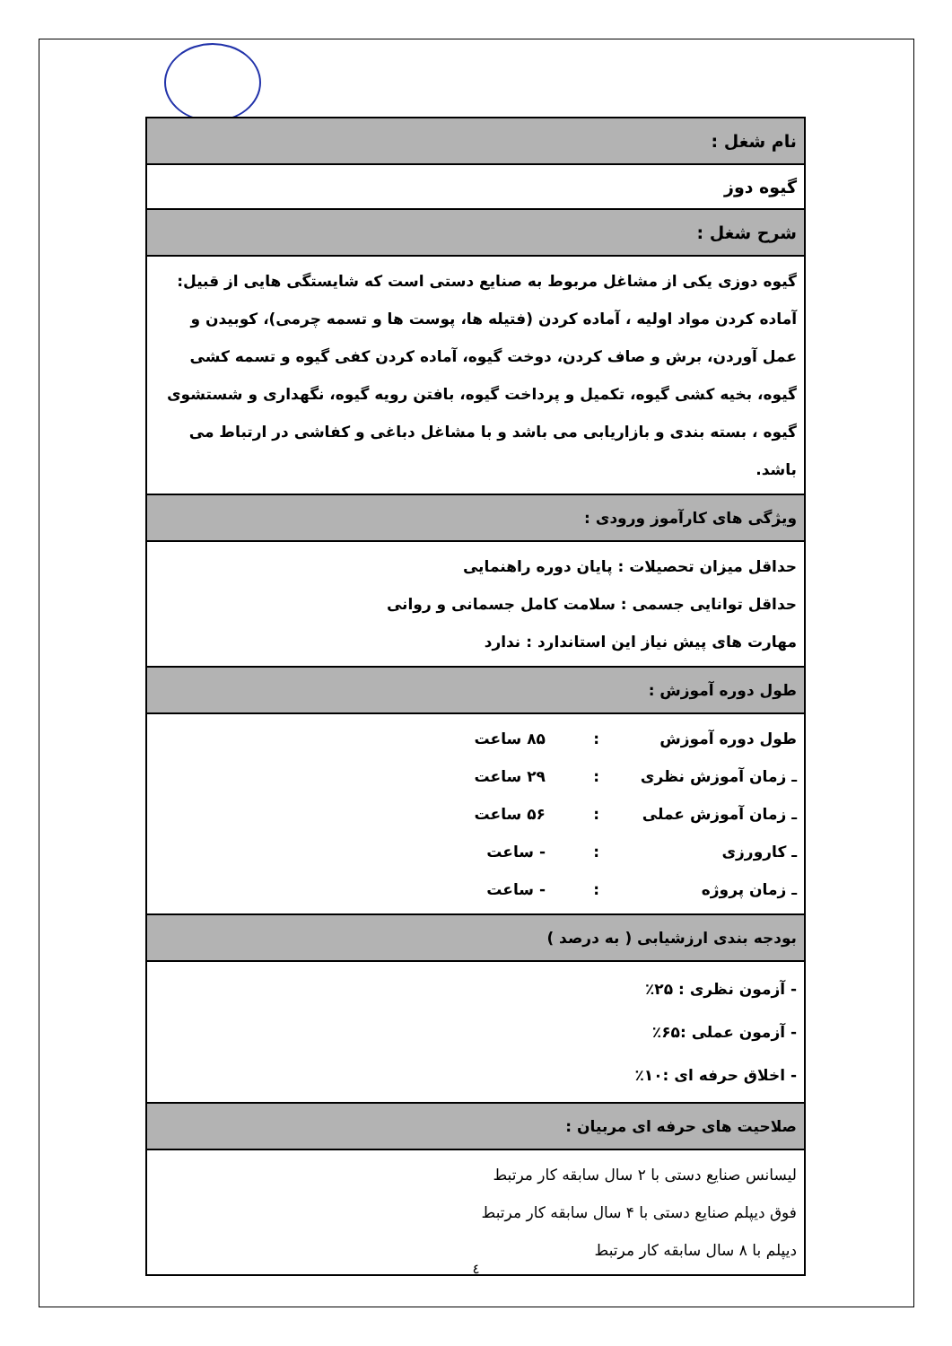| نام شغل : |
| گیوه دوز |
| شرح شغل : |
| گیوه دوزی یکی از مشاغل مربوط به صنایع دستی است که شایستگی هایی از قبیل: آماده کردن مواد اولیه ، آماده کردن (فتیله ها، پوست ها و تسمه چرمی)، کوبیدن و عمل آوردن، برش و صاف کردن، دوخت گیوه، آماده کردن کفی گیوه و تسمه کشی گیوه، بخیه کشی گیوه، تکمیل و پرداخت گیوه، بافتن رویه گیوه، نگهداری و شستشوی گیوه ، بسته بندی و بازاریابی می باشد و با مشاغل دباغی و کفاشی در ارتباط می باشد. |
| ویژگی های کارآموز ورودی : |
| حداقل میزان تحصیلات : پایان دوره راهنمایی حداقل توانایی جسمی : سلامت کامل جسمانی و روانی مهارت های پیش نیاز این استاندارد : ندارد |
| طول دوره آموزش : |
| طول دوره آموزش : ۸۵ ساعت ـ زمان آموزش نظری : ۲۹ ساعت ـ زمان آموزش عملی : ۵۶ ساعت ـ کارورزی : - ساعت ـ زمان پروژه : - ساعت |
| بودجه بندی ارزشیابی ( به درصد ) |
| - آزمون نظری : ۲۵٪ - آزمون عملی :۶۵٪ - اخلاق حرفه ای :۱۰٪ |
| صلاحیت های حرفه ای مربیان : |
| لیسانس صنایع دستی با ۲ سال سابقه کار مرتبط فوق دیپلم صنایع دستی با ۴ سال سابقه کار مرتبط دیپلم با ۸ سال سابقه کار مرتبط |
٤